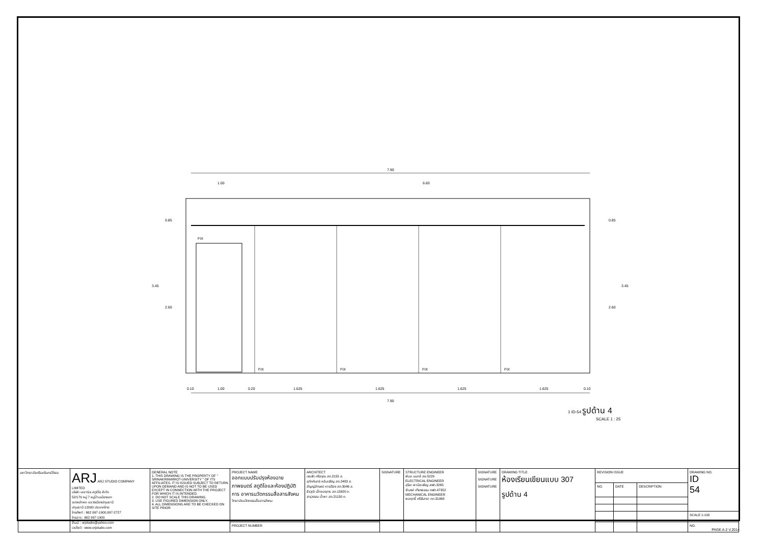7.90
1.00
6.60
FIX
FIX
FIX
FIX
FIX
0.85
3.45
2.60
0.85
3.45
2.60
0.10
1.00
0.20
1.625
1.625
1.625
1.625
0.10
7.90
1 ID-54 รูปด้าน 4
SCALE 1 : 25
| มหาวิทยาลัยศรีนครินทรวิโรฒ | ARJ ARJ STUDIO COMPANY LIMITED บริษัท เออาร์เจ สตูดิโอ จำกัด 52/179 หมู่ 7 หมู่บ้านเมืองเอก เขตหลักหก แขวงเมืองปทุมธานี ปทุมธานี 12000 ประเทศไทย โทรศัพท์ : 662 997-1900,997-2727 โทรสาร : 662 997-1900 อีเมล์ : orjstudio@yahoo.com เวปไซต์ : www.orjstudio.com | GENERAL NOTE 1. THIS DRAWING IS THE PROPERTY OF " SRINAKRINWIROT-UNIVERSITY " OF ITS AFFILIATES. IT IS ISSUED SUBJECT TO RETURN UPON DEMAND AND IS NOT TO BE USED EXCEPT IN CONNECTION WITH THE PROJECT FOR WHICH IT IS INTENDED. 2. DO NOT SCALE THIS DRAWING. 3. USE FIGURED DIMENSION ONLY. 4. ALL DIMENSIONS ARE TO BE CHECKED ON SITE PRIOR | PROJECT NAME ออกแบบปรับปรุงห้องฉายภาพยนตร์ สตูดิโอและห้องปฏิบัติการ อาคารนวัตกรรมสื่อสารสังคม วิทยาลัยนวัตกรรมสื่อสารสังคม | ARCHITECT เจนจัด ศรีอรุณ สถ.2155 ส. สุภัคคินทร์ หลิมเจริญ สถ.2483 ส. สัญญ์อักษณ์ คารเรือง สถ.3046 ส. ธีรวุฒิ เล็กชลยุทธ สถ.13920 ภ. จารุวรรณ น้ำพา สถ.21130 ภ. | SIGNATURE | STRUCTURE ENGINEER พิมล นนทลี สย.5229 ELECTRICAL ENGINEER สุริยะ พานิชเจริญ สฟก.3265 จำนงค์ เฑียงธรรม ภฟก.47352 MECHANICAL ENGINEER พลฤทธิ์ ศรีจันทรา ภก.31968 | SIGNATURE SIGNATURE SIGNATURE | DRAWING TITLE ห้องเรียนเขียนแบบ 307 รูปด้าน 4 | REVISION ISSUE | | | DRAWING NO. ID 54 |
| | | | | | | | | | NO. | DATE | DESCRIPTION | |
| | | | | | | | | | | | | SCALE 1:100 |
| | | | PROJECT NUMBER | | | | | | | | | NO. |
PAGE A-2 V.2014